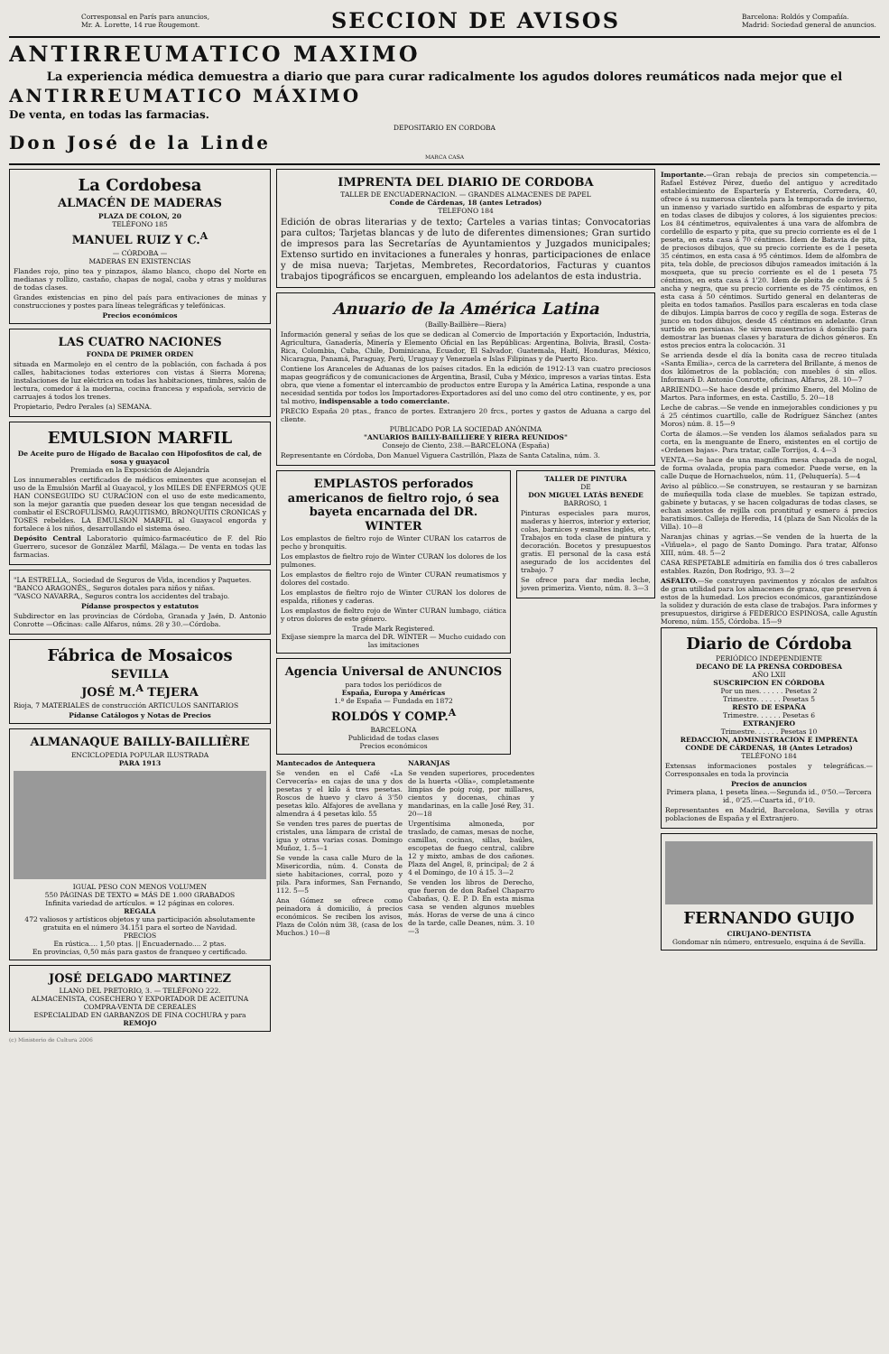Corresponsal en París para anuncios,
Mr. A. Lorette, 14 rue Rougemont.
SECCION DE AVISOS
Barcelona: Roldós y Compañía.
Madrid: Sociedad general de anuncios.
ANTIRREUMATICO MAXIMO
La experiencia médica demuestra a diario que para curar radicalmente los agudos dolores reumáticos nada mejor que el
ANTIRREUMATICO MÁXIMO
De venta, en todas las farmacias.
DEPOSITARIO EN CORDOBA
Don José de la Linde
MARCA CASA
La Cordobesa
ALMACÉN DE MADERAS
PLAZA DE COLON, 20
TELÉFONO 185
MANUEL RUIZ Y C.<sup>A</sup>
— CÓRDOBA —
MADERAS EN EXISTENCIAS
Flandes rojo, pino tea y pinzapos, álamo blanco, chopo del Norte en medianas y rollizo, castaño, chapas de nogal, caoba y otras y molduras de todas clases.
Grandes existencias en pino del país para entivaciones de minas y construcciones y postes para líneas telegráficas y telefónicas.
Precios económicos
LAS CUATRO NACIONES
FONDA DE PRIMER ORDEN
situada en Marmolejo en el centro de la población, con fachada á pos calles, habitaciones todas exteriores con vistas á Sierra Morena; instalaciones de luz eléctrica en todas las habitaciones, timbres, salón de lectura, comedor á la moderna, cocina francesa y española, servicio de carruajes á todos los trenes.
Propietario, Pedro Perales (a) SEMANA.
EMULSION MARFIL
De Aceite puro de Hígado de Bacalao con Hipofosfitos de cal, de sosa y guayacol
Premiada en la Exposición de Alejandría
Los innumerables certificados de médicos eminentes que aconsejan el uso de la Emulsión Marfil al Guayacol, y los MILES DE ENFERMOS QUE HAN CONSEGUIDO SU CURACION con el uso de este medicamento, son la mejor garantía que pueden desear los que tengan necesidad de combatir el ESCROFULISMO, RAQUITISMO, BRONQUITIS CRONICAS y TOSES rebeldes. LA EMULSION MARFIL al Guayacol engorda y fortalece á los niños, desarrollando el sistema óseo.
Depósito Central Laboratorio químico-farmacéutico de F. del Río Guerrero, sucesor de González Marfil, Málaga.— De venta en todas las farmacias.
"LA ESTRELLA,, Sociedad de Seguros de Vida, incendios y Paquetes.
"BANCO ARAGONÉS,, Seguros dotales para niños y niñas.
"VASCO NAVARRA,, Seguros contra los accidentes del trabajo.
Pídanse prospectos y estatutos
Subdirector en las provincias de Córdoba, Granada y Jaén, D. Antonio Conrotte —Oficinas: calle Alfaros, núms. 28 y 30.—Córdoba.
Fábrica de Mosaicos
SEVILLA
JOSÉ M.<sup>A</sup> TEJERA
Rioja, 7 MATERIALES de construcción ARTICULOS SANITARIOS
Pídanse Catálogos y Notas de Precios
ALMANAQUE BAILLY-BAILLIÈRE
ENCICLOPEDIA POPULAR ILUSTRADA
PARA 1913
IGUAL PESO CON MENOS VOLUMEN
550 PÁGINAS DE TEXTO = MÁS DE 1.000 GRABADOS
Infinita variedad de artículos. = 12 páginas en colores.
REGALA
472 valiosos y artísticos objetos y una participación absolutamente gratuita en el número 34.151 para el sorteo de Navidad.
PRECIOS
En rústica.... 1,50 ptas. || Encuadernado.... 2 ptas.
En provincias, 0,50 más para gastos de franqueo y certificado.
JOSÉ DELGADO MARTINEZ
LLANO DEL PRETORIO, 3. — TELÉFONO 222.
ALMACENISTA, COSECHERO Y EXPORTADOR DE ACEITUNA
COMPRA-VENTA DE CEREALES
ESPECIALIDAD EN GARBANZOS DE FINA COCHURA y para
REMOJO
IMPRENTA DEL DIARIO DE CORDOBA
TALLER DE ENCUADERNACION. — GRANDES ALMACENES DE PAPEL
Conde de Cárdenas, 18 (antes Letrados)
TELEFONO 184
Edición de obras literarias y de texto; Carteles a varias tintas; Convocatorias para cultos; Tarjetas blancas y de luto de diferentes dimensiones; Gran surtido de impresos para las Secretarías de Ayuntamientos y Juzgados municipales; Extenso surtido en invitaciones a funerales y honras, participaciones de enlace y de misa nueva; Tarjetas, Membretes, Recordatorios, Facturas y cuantos trabajos tipográficos se encarguen, empleando los adelantos de esta industria.
Anuario de la América Latina
(Bailly-Baillière—Riera)
Información general y señas de los que se dedican al Comercio de Importación y Exportación, Industria, Agricultura, Ganadería, Minería y Elemento Oficial en las Repúblicas: Argentina, Bolivia, Brasil, Costa-Rica, Colombia, Cuba, Chile, Dominicana, Ecuador, El Salvador, Guatemala, Haití, Honduras, México, Nicaragua, Panamá, Paraguay, Perú, Uruguay y Venezuela e Islas Filipinas y de Puerto Rico.
Contiene los Aranceles de Aduanas de los países citados. En la edición de 1912-13 van cuatro preciosos mapas geográficos y de comunicaciones de Argentina, Brasil, Cuba y México, impresos a varias tintas. Esta obra, que viene a fomentar el intercambio de productos entre Europa y la América Latina, responde a una necesidad sentida por todos los Importadores-Exportadores así del uno como del otro continente, y es, por tal motivo, indispensable a todo comerciante.
PRECIO España 20 ptas., franco de portes. Extranjero 20 frcs., portes y gastos de Aduana a cargo del cliente.
PUBLICADO POR LA SOCIEDAD ANÓNIMA
"ANUARIOS BAILLY-BAILLIERE Y RIERA REUNIDOS"
Consejo de Ciento, 238.—BARCELONA (España)
Representante en Córdoba, Don Manuel Viguera Castrillón, Plaza de Santa Catalina, núm. 3.
EMPLASTOS perforados americanos de fieltro rojo, ó sea bayeta encarnada del DR. WINTER
Los emplastos de fieltro rojo de Winter CURAN los catarros de pecho y bronquitis.
Los emplastos de fieltro rojo de Winter CURAN los dolores de los pulmones.
Los emplastos de fieltro rojo de Winter CURAN reumatismos y dolores del costado.
Los emplastos de fieltro rojo de Winter CURAN los dolores de espalda, riñones y caderas.
Los emplastos de fieltro rojo de Winter CURAN lumbago, ciática y otros dolores de este género.
Trade Mark Registered.
Exíjase siempre la marca del DR. WINTER — Mucho cuidado con las imitaciones
Agencia Universal de ANUNCIOS
para todos los periódicos de
España, Europa y Américas
1.ª de España — Fundada en 1872
ROLDÓS Y COMP.<sup>A</sup>
BARCELONA
Publicidad de todas clases
Precios económicos
TALLER DE PINTURA
DE
DON MIGUEL LATÁS BENEDE
BARROSO, 1
Pinturas especiales para muros, maderas y hierros, interior y exterior, colas, barnices y esmaltes inglés, etc. Trabajos en toda clase de pintura y decoración. Bocetos y presupuestos gratis. El personal de la casa está asegurado de los accidentes del trabajo. 7
Se ofrece para dar media leche, joven primeriza. Viento, núm. 8. 3—3
Mantecados de Antequera
Se venden en el Café «La Cervecería» en cajas de una y dos pesetas y el kilo á tres pesetas. Roscos de huevo y clavo á 3'50 pesetas kilo. Alfajores de avellana y almendra á 4 pesetas kilo. 55
Se venden tres pares de puertas de cristales, una lámpara de cristal de igua y otras varias cosas. Domingo Muñoz, 1. 5—1
Se vende la casa calle Muro de la Misericordia, núm. 4. Consta de siete habitaciones, corral, pozo y pila. Para informes, San Fernando, 112. 5—5
Ana Gómez se ofrece como peinadora á domicilio, á precios económicos. Se reciben los avisos, Plaza de Colón núm 38, (casa de los Muchos.) 10—8
NARANJAS
Se venden superiores, procedentes de la huerta «Olía», completamente limpias de poig roig, por millares, cientos y docenas, chinas y mandarinas, en la calle José Rey, 31. 20—18
Urgentísima almoneda, por traslado, de camas, mesas de noche, camillas, cocinas, sillas, baúles, escopetas de fuego central, calibre 12 y mixto, ambas de dos cañones. Plaza del Angel, 8, principal; de 2 á 4 el Domingo, de 10 á 15. 3—2
Se venden los libros de Derecho, que fueron de don Rafael Chaparro Cabañas, Q. E. P. D. En esta misma casa se venden algunos muebles más. Horas de verse de una á cinco de la tarde, calle Deanes, núm. 3. 10—3
Importante.—Gran rebaja de precios sin competencia.—Rafael Estévez Pérez, dueño del antiguo y acreditado establecimiento de Espartería y Esterería, Corredera, 40, ofrece á su numerosa clientela para la temporada de invierno, un inmenso y variado surtido en alfombras de esparto y pita en todas clases de dibujos y colores, á los siguientes precios: Los 84 céntimetros, equivalentes á una vara de alfombra de cordelillo de esparto y pita, que su precio corriente es el de 1 peseta, en esta casa á 70 céntimos. Idem de Batavia de pita, de preciosos dibujos, que su precio corriente es de 1 peseta 35 céntimos, en esta casa á 95 céntimos. Idem de alfombra de pita, tela doble, de preciosos dibujos rameados imitación á la mosqueta, que su precio corriente es el de 1 peseta 75 céntimos, en esta casa á 1'20. Idem de pleita de colores á 5 ancha y negra, que su precio corriente es de 75 céntimos, en esta casa á 50 céntimos. Surtido general en delanteras de pleita en todos tamaños. Pasillos para escaleras en toda clase de dibujos. Limpia barros de coco y regilla de soga. Esteras de junco en todos dibujos, desde 45 céntimos en adelante. Gran surtido en persianas. Se sirven muestrarios á domicilio para demostrar las buenas clases y baratura de dichos géneros. En estos precios entra la colocación. 31
Se arrienda desde el día la bonita casa de recreo titulada «Santa Emilia», cerca de la carretera del Brillante, á menos de dos kilómetros de la población; con muebles ó sin ellos. Informará D. Antonio Conrotte, oficinas, Alfaros, 28. 10—7
ARRIENDO.—Se hace desde el próximo Enero, del Molino de Martos. Para informes, en esta. Castillo, 5. 20—18
Leche de cabras.—Se vende en inmejorables condiciones y pu á 25 céntimos cuartillo, calle de Rodríguez Sánchez (antes Moros) núm. 8. 15—9
Corta de álamos.—Se venden los álamos señalados para su corta, en la menguante de Enero, existentes en el cortijo de «Ordenes bajas». Para tratar, calle Torrijos, 4. 4—3
VENTA.—Se hace de una magnífica mesa chapada de nogal, de forma ovalada, propia para comedor. Puede verse, en la calle Duque de Hornachuelos, núm. 11, (Peluquería). 5—4
Aviso al público.—Se construyen, se restauran y se barnizan de muñequilla toda clase de muebles. Se tapizan estrado, gabinete y butacas, y se hacen colgaduras de todas clases, se echan asientos de rejilla con prontitud y esmero á precios baratísimos. Calleja de Heredia, 14 (plaza de San Nicolás de la Villa). 10—8
Naranjas chinas y agrias.—Se venden de la huerta de la «Viñuela», el pago de Santo Domingo. Para tratar, Alfonso XIII, núm. 48. 5—2
CASA RESPETABLE admitiría en familia dos ó tres caballeros estables. Razón, Don Rodrigo, 93. 3—2
ASFALTO.—Se construyen pavimentos y zócalos de asfaltos de gran utilidad para los almacenes de grano, que preserven á estos de la humedad. Los precios económicos, garantizándose la solidez y duración de esta clase de trabajos. Para informes y presupuestos, dirigirse á FEDERICO ESPINOSA, calle Agustín Moreno, núm. 155, Córdoba. 15—9
Diario de Córdoba
PERIÓDICO INDEPENDIENTE
DECANO DE LA PRENSA CORDOBESA
AÑO LXII
SUSCRIPCION EN CÓRDOBA
Por un mes. . . . . . Pesetas 2
Trimestre. . . . . . Pesetas 5
RESTO DE ESPAÑA
Trimestre. . . . . . Pesetas 6
EXTRANJERO
Trimestre. . . . . . Pesetas 10
REDACCION, ADMINISTRACION E IMPRENTA
CONDE DE CÁRDENAS, 18 (Antes Letrados)
TELÉFONO 184
Extensas informaciones postales y telegráficas.—Corresponsales en toda la provincia
Precios de anuncios
Primera plana, 1 peseta línea.—Segunda id., 0'50.—Tercera id., 0'25.—Cuarta id., 0'10.
Representantes en Madrid, Barcelona, Sevilla y otras poblaciones de España y el Extranjero.
FERNANDO GUIJO
CIRUJANO-DENTISTA
Gondomar nín número, entresuelo, esquina á de Sevilla.
(c) Ministerio de Cultura 2006